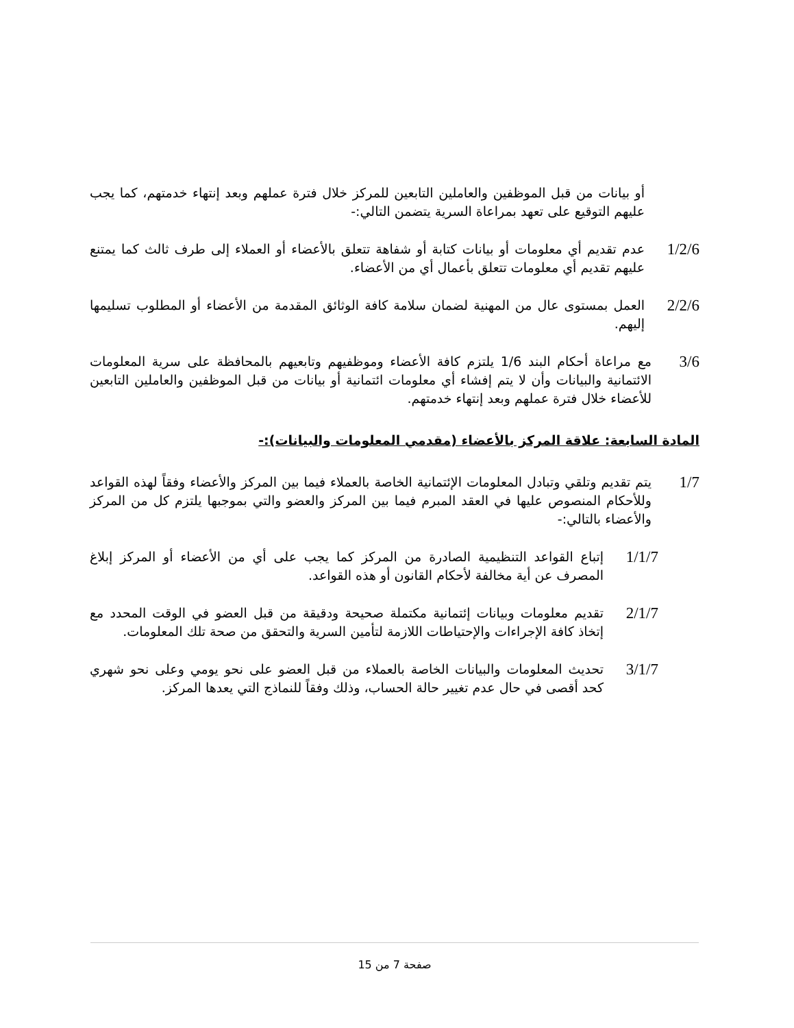أو بيانات من قبل الموظفين والعاملين التابعين للمركز خلال فترة عملهم وبعد إنتهاء خدمتهم، كما يجب عليهم التوقيع على تعهد بمراعاة السرية يتضمن التالي:-
1/2/6 عدم تقديم أي معلومات أو بيانات كتابة أو شفاهة تتعلق بالأعضاء أو العملاء إلى طرف ثالث كما يمتنع عليهم تقديم أي معلومات تتعلق بأعمال أي من الأعضاء.
2/2/6 العمل بمستوى عال من المهنية لضمان سلامة كافة الوثائق المقدمة من الأعضاء أو المطلوب تسليمها إليهم.
3/6 مع مراعاة أحكام البند 1/6 يلتزم كافة الأعضاء وموظفيهم وتابعيهم بالمحافظة على سرية المعلومات الائتمانية والبيانات وأن لا يتم إفشاء أي معلومات ائتمانية أو بيانات من قبل الموظفين والعاملين التابعين للأعضاء خلال فترة عملهم وبعد إنتهاء خدمتهم.
المادة السابعة: علاقة المركز بالأعضاء (مقدمي المعلومات والبيانات):-
1/7 يتم تقديم وتلقي وتبادل المعلومات الإئتمانية الخاصة بالعملاء فيما بين المركز والأعضاء وفقاً لهذه القواعد وللأحكام المنصوص عليها في العقد المبرم فيما بين المركز والعضو والتي بموجبها يلتزم كل من المركز والأعضاء بالتالي:-
1/1/7 إتباع القواعد التنظيمية الصادرة من المركز كما يجب على أي من الأعضاء أو المركز إبلاغ المصرف عن أية مخالفة لأحكام القانون أو هذه القواعد.
2/1/7 تقديم معلومات وبيانات إئتمانية مكتملة صحيحة ودقيقة من قبل العضو في الوقت المحدد مع إتخاذ كافة الإجراءات والإحتياطات اللازمة لتأمين السرية والتحقق من صحة تلك المعلومات.
3/1/7 تحديث المعلومات والبيانات الخاصة بالعملاء من قبل العضو على نحو يومي وعلى نحو شهري كحد أقصى في حال عدم تغيير حالة الحساب، وذلك وفقاً للنماذج التي يعدها المركز.
صفحة 7 من 15